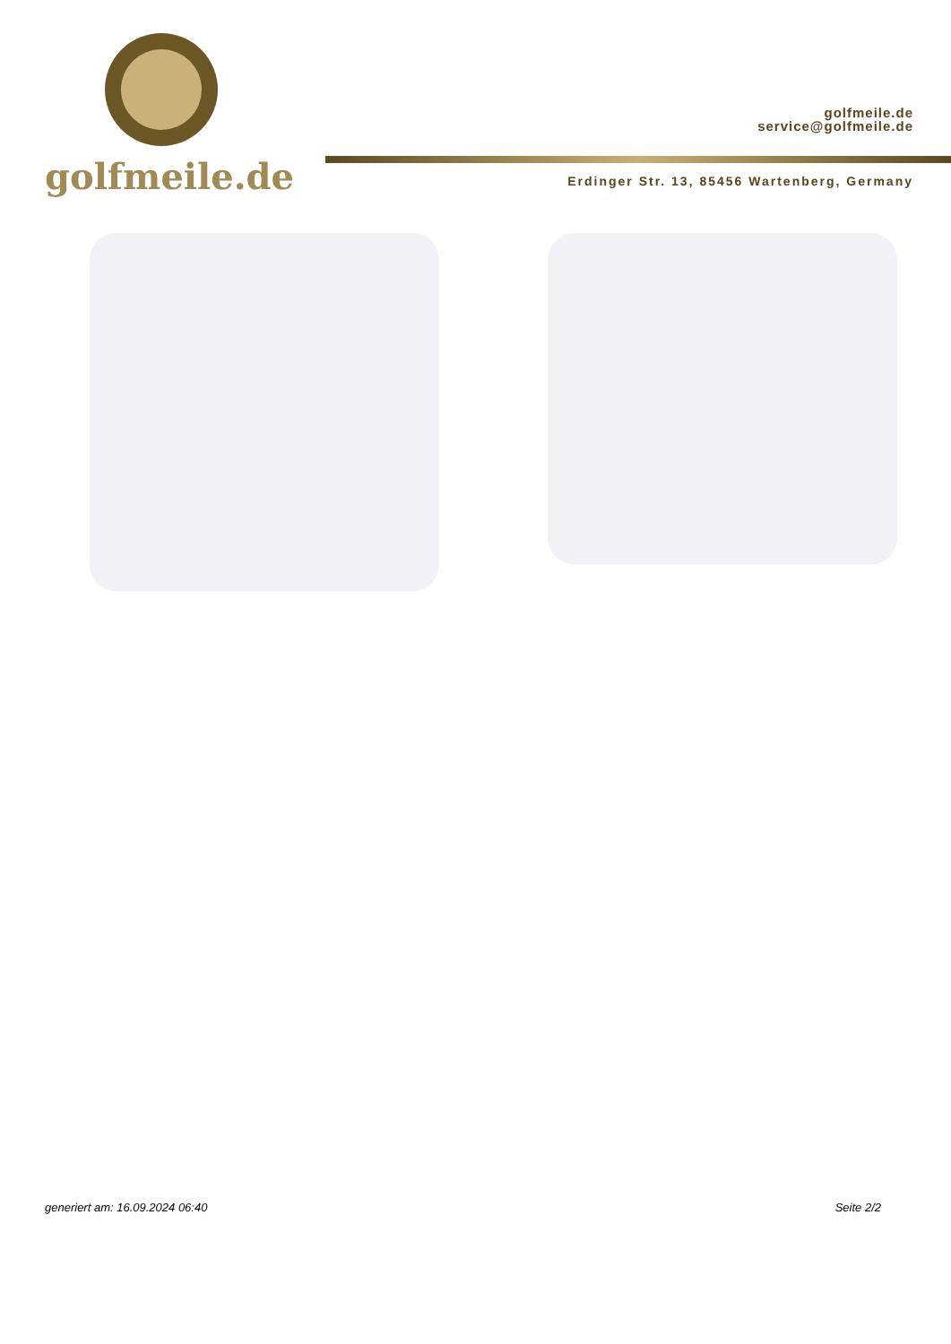golfmeile.de
golfmeile.de
service@golfmeile.de
Erdinger Str. 13, 85456 Wartenberg, Germany
generiert am: 16.09.2024 06:40 Seite 2/2